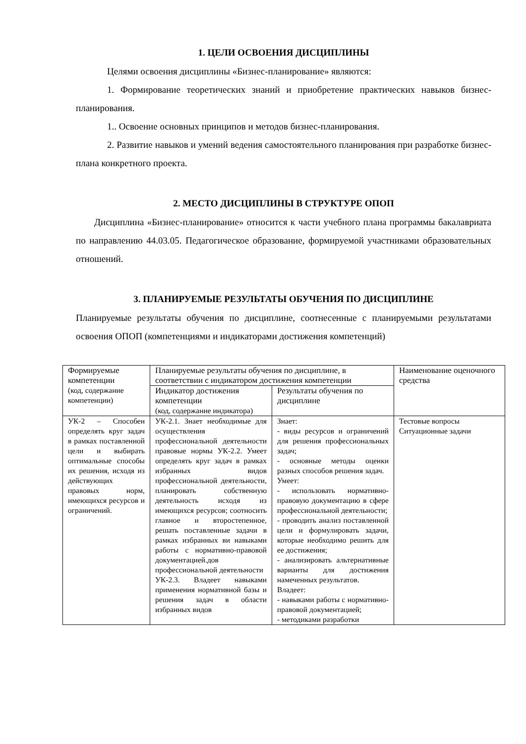1. ЦЕЛИ ОСВОЕНИЯ ДИСЦИПЛИНЫ
Целями освоения дисциплины «Бизнес-планирование» являются:
1. Формирование теоретических знаний и приобретение практических навыков бизнес-планирования.
1.. Освоение основных принципов и методов бизнес-планирования.
2. Развитие навыков и умений ведения самостоятельного планирования при разработке бизнес-плана конкретного проекта.
2. МЕСТО ДИСЦИПЛИНЫ В СТРУКТУРЕ ОПОП
Дисциплина «Бизнес-планирование» относится к части учебного плана программы бакалавриата по направлению 44.03.05. Педагогическое образование, формируемой участниками образовательных отношений.
3. ПЛАНИРУЕМЫЕ РЕЗУЛЬТАТЫ ОБУЧЕНИЯ ПО ДИСЦИПЛИНЕ
Планируемые результаты обучения по дисциплине, соотнесенные с планируемыми результатами освоения ОПОП (компетенциями и индикаторами достижения компетенций)
| Формируемые компетенции (код, содержание компетенции) | Планируемые результаты обучения по дисциплине, в соответствии с индикатором достижения компетенции | | Наименование оценочного средства |
| --- | --- | --- | --- |
| | Индикатор достижения компетенции (код, содержание индикатора) | Результаты обучения по дисциплине | |
| УК-2 – Способен определять круг задач в рамках поставленной цели и выбирать оптимальные способы их решения, исходя из действующих правовых норм, имеющихся ресурсов и ограничений. | УК-2.1. Знает необходимые для осуществления профессиональной деятельности правовые нормы УК-2.2. Умеет определять круг задач в рамках избранных видов профессиональной деятельности, планировать собственную деятельность исходя из имеющихся ресурсов; соотносить главное и второстепенное, решать поставленные задачи в рамках избранных ви навыками работы с нормативно-правовой документацией.дов профессиональной деятельности УК-2.3. Владеет навыками применения нормативной базы и решения задач в области избранных видов | Знает: - виды ресурсов и ограничений для решения профессиональных задач; - основные методы оценки разных способов решения задач. Умеет: - использовать нормативно-правовую документацию в сфере профессиональной деятельности; - проводить анализ поставленной цели и формулировать задачи, которые необходимо решить для ее достижения; - анализировать альтернативные варианты для достижения намеченных результатов. Владеет: - навыками работы с нормативно-правовой документацией; - методиками разработки | Тестовые вопросы Ситуационные задачи |